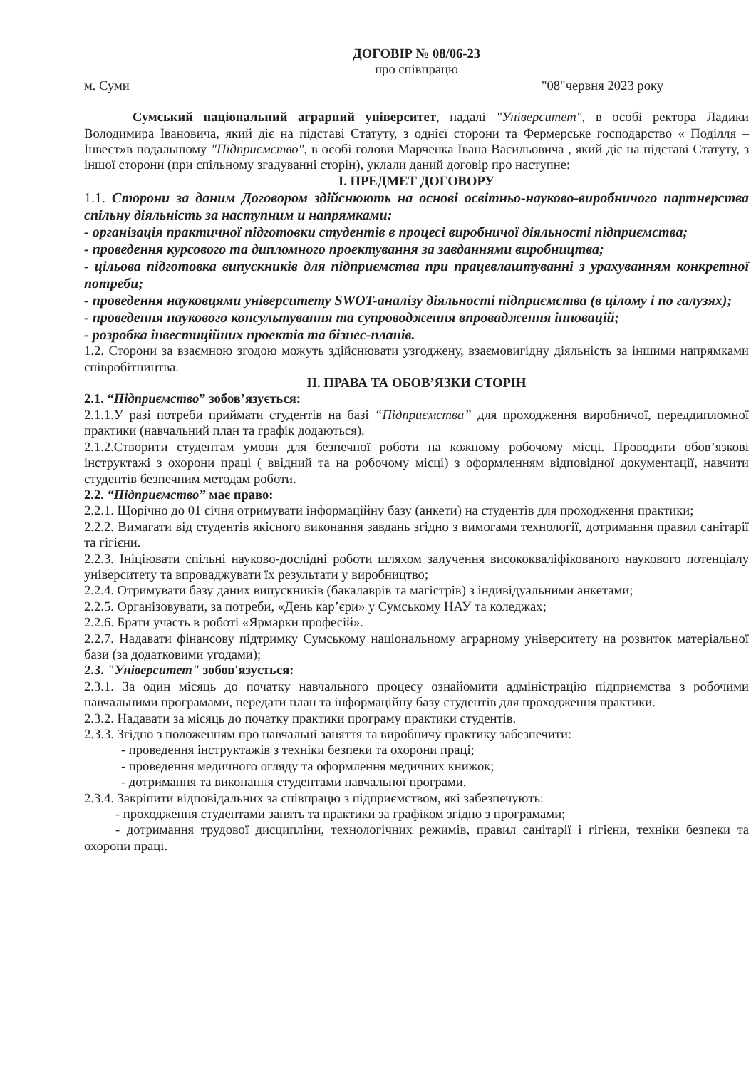ДОГОВІР № 08/06-23
про співпрацю
м. Суми "08"червня 2023 року
Сумський національний аграрний університет, надалі "Університет", в особі ректора Ладики Володимира Івановича, який діє на підставі Статуту, з однієї сторони та Фермерське господарство « Поділля – Інвест»в подальшому "Підприємство", в особі голови Марченка Івана Васильовича , який діє на підставі Статуту, з іншої сторони (при спільному згадуванні сторін), уклали даний договір про наступне:
І. ПРЕДМЕТ ДОГОВОРУ
1.1. Сторони за даним Договором здійснюють на основі освітньо-науково-виробничого партнерства спільну діяльність за наступним и напрямками:
- організація практичної підготовки студентів в процесі виробничої діяльності підприємства;
- проведення курсового та дипломного проектування за завданнями виробництва;
- цільова підготовка випускників для підприємства при працевлаштуванні з урахуванням конкретної потреби;
- проведення науковцями університету SWOT-аналізу діяльності підприємства (в цілому і по галузях);
- проведення наукового консультування та супроводження впровадження інновацій;
- розробка інвестиційних проектів та бізнес-планів.
1.2. Сторони за взаємною згодою можуть здійснювати узгоджену, взаємовигідну діяльність за іншими напрямками співробітництва.
ІІ. ПРАВА ТА ОБОВ’ЯЗКИ СТОРІН
2.1. “Підприємство” зобов’язується:
2.1.1.У разі потреби приймати студентів на базі “Підприємства” для проходження виробничої, переддипломної практики (навчальний план та графік додаються).
2.1.2.Створити студентам умови для безпечної роботи на кожному робочому місці. Проводити обов’язкові інструктажі з охорони праці ( ввідний та на робочому місці) з оформленням відповідної документації, навчити студентів безпечним методам роботи.
2.2. “Підприємство” має право:
2.2.1. Щорічно до 01 січня отримувати інформаційну базу (анкети) на студентів для проходження практики;
2.2.2. Вимагати від студентів якісного виконання завдань згідно з вимогами технології, дотримання правил санітарії та гігієни.
2.2.3. Ініціювати спільні науково-дослідні роботи шляхом залучення висококваліфікованого наукового потенціалу університету та впроваджувати їх результати у виробництво;
2.2.4. Отримувати базу даних випускників (бакалаврів та магістрів) з індивідуальними анкетами;
2.2.5. Організовувати, за потреби, «День кар’єри» у Сумському НАУ та коледжах;
2.2.6. Брати участь в роботі «Ярмарки професій».
2.2.7. Надавати фінансову підтримку Сумському національному аграрному університету на розвиток матеріальної бази (за додатковими угодами);
2.3. "Університет" зобов'язується:
2.3.1. За один місяць до початку навчального процесу ознайомити адміністрацію підприємства з робочими навчальними програмами, передати план та інформаційну базу студентів для проходження практики.
2.3.2. Надавати за місяць до початку практики програму практики студентів.
2.3.3. Згідно з положенням про навчальні заняття та виробничу практику забезпечити:
- проведення інструктажів з техніки безпеки та охорони праці;
- проведення медичного огляду та оформлення медичних книжок;
- дотримання та виконання студентами навчальної програми.
2.3.4. Закріпити відповідальних за співпрацю з підприємством, які забезпечують:
- проходження студентами занять та практики за графіком згідно з програмами;
- дотримання трудової дисципліни, технологічних режимів, правил санітарії і гігієни, техніки безпеки та охорони праці.